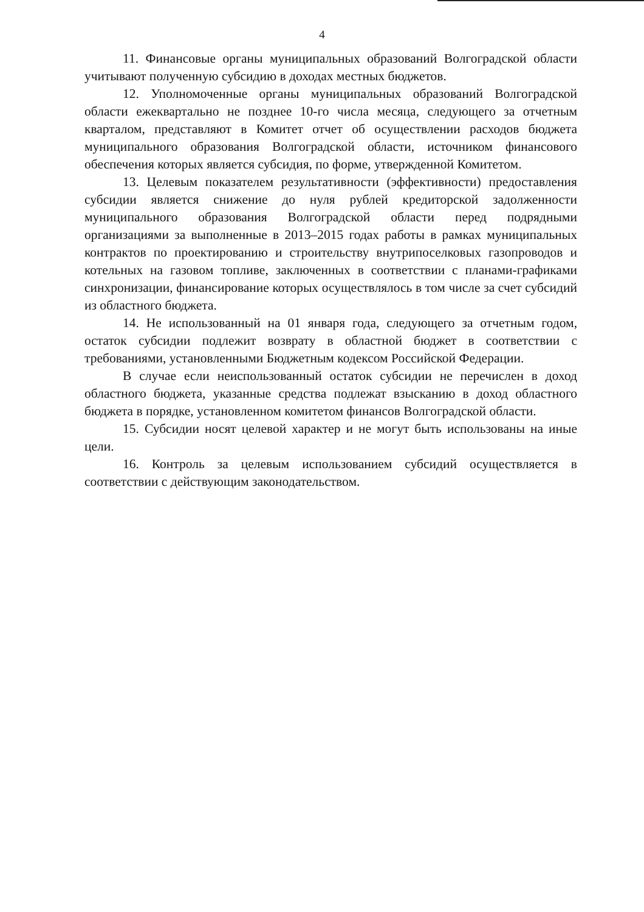4
11. Финансовые органы муниципальных образований Волгоградской области учитывают полученную субсидию в доходах местных бюджетов.
12. Уполномоченные органы муниципальных образований Волгоградской области ежеквартально не позднее 10-го числа месяца, следующего за отчетным кварталом, представляют в Комитет отчет об осуществлении расходов бюджета муниципального образования Волгоградской области, источником финансового обеспечения которых является субсидия, по форме, утвержденной Комитетом.
13. Целевым показателем результативности (эффективности) предоставления субсидии является снижение до нуля рублей кредиторской задолженности муниципального образования Волгоградской области перед подрядными организациями за выполненные в 2013–2015 годах работы в рамках муниципальных контрактов по проектированию и строительству внутрипоселковых газопроводов и котельных на газовом топливе, заключенных в соответствии с планами-графиками синхронизации, финансирование которых осуществлялось в том числе за счет субсидий из областного бюджета.
14. Не использованный на 01 января года, следующего за отчетным годом, остаток субсидии подлежит возврату в областной бюджет в соответствии с требованиями, установленными Бюджетным кодексом Российской Федерации.
В случае если неиспользованный остаток субсидии не перечислен в доход областного бюджета, указанные средства подлежат взысканию в доход областного бюджета в порядке, установленном комитетом финансов Волгоградской области.
15. Субсидии носят целевой характер и не могут быть использованы на иные цели.
16. Контроль за целевым использованием субсидий осуществляется в соответствии с действующим законодательством.